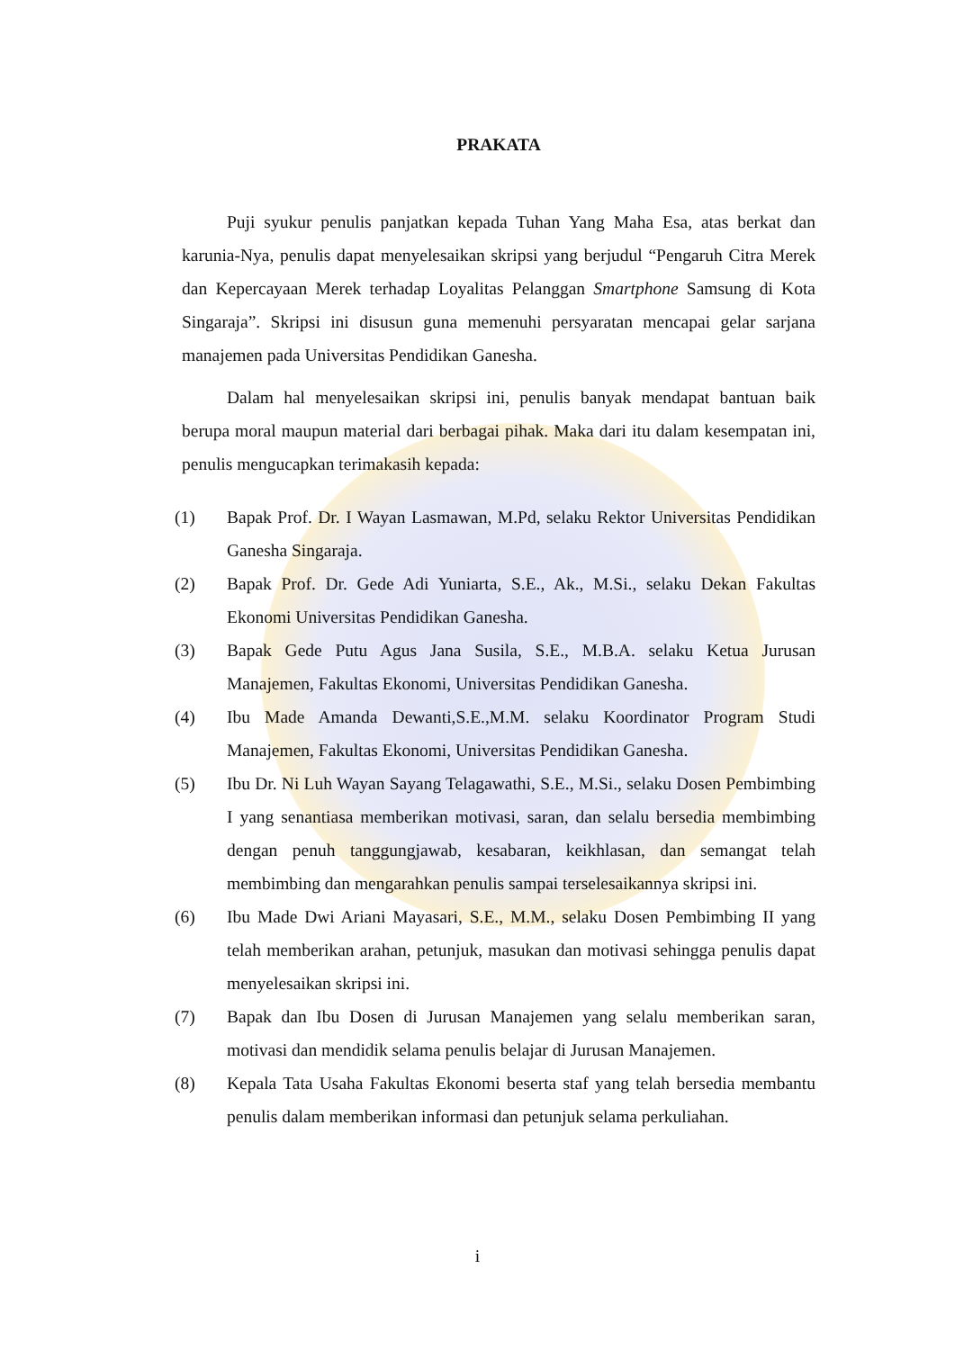PRAKATA
Puji syukur penulis panjatkan kepada Tuhan Yang Maha Esa, atas berkat dan karunia-Nya, penulis dapat menyelesaikan skripsi yang berjudul “Pengaruh Citra Merek dan Kepercayaan Merek terhadap Loyalitas Pelanggan Smartphone Samsung di Kota Singaraja”. Skripsi ini disusun guna memenuhi persyaratan mencapai gelar sarjana manajemen pada Universitas Pendidikan Ganesha.
Dalam hal menyelesaikan skripsi ini, penulis banyak mendapat bantuan baik berupa moral maupun material dari berbagai pihak. Maka dari itu dalam kesempatan ini, penulis mengucapkan terimakasih kepada:
(1) Bapak Prof. Dr. I Wayan Lasmawan, M.Pd, selaku Rektor Universitas Pendidikan Ganesha Singaraja.
(2) Bapak Prof. Dr. Gede Adi Yuniarta, S.E., Ak., M.Si., selaku Dekan Fakultas Ekonomi Universitas Pendidikan Ganesha.
(3) Bapak Gede Putu Agus Jana Susila, S.E., M.B.A. selaku Ketua Jurusan Manajemen, Fakultas Ekonomi, Universitas Pendidikan Ganesha.
(4) Ibu Made Amanda Dewanti,S.E.,M.M. selaku Koordinator Program Studi Manajemen, Fakultas Ekonomi, Universitas Pendidikan Ganesha.
(5) Ibu Dr. Ni Luh Wayan Sayang Telagawathi, S.E., M.Si., selaku Dosen Pembimbing I yang senantiasa memberikan motivasi, saran, dan selalu bersedia membimbing dengan penuh tanggungjawab, kesabaran, keikhlasan, dan semangat telah membimbing dan mengarahkan penulis sampai terselesaikannya skripsi ini.
(6) Ibu Made Dwi Ariani Mayasari, S.E., M.M., selaku Dosen Pembimbing II yang telah memberikan arahan, petunjuk, masukan dan motivasi sehingga penulis dapat menyelesaikan skripsi ini.
(7) Bapak dan Ibu Dosen di Jurusan Manajemen yang selalu memberikan saran, motivasi dan mendidik selama penulis belajar di Jurusan Manajemen.
(8) Kepala Tata Usaha Fakultas Ekonomi beserta staf yang telah bersedia membantu penulis dalam memberikan informasi dan petunjuk selama perkuliahan.
i